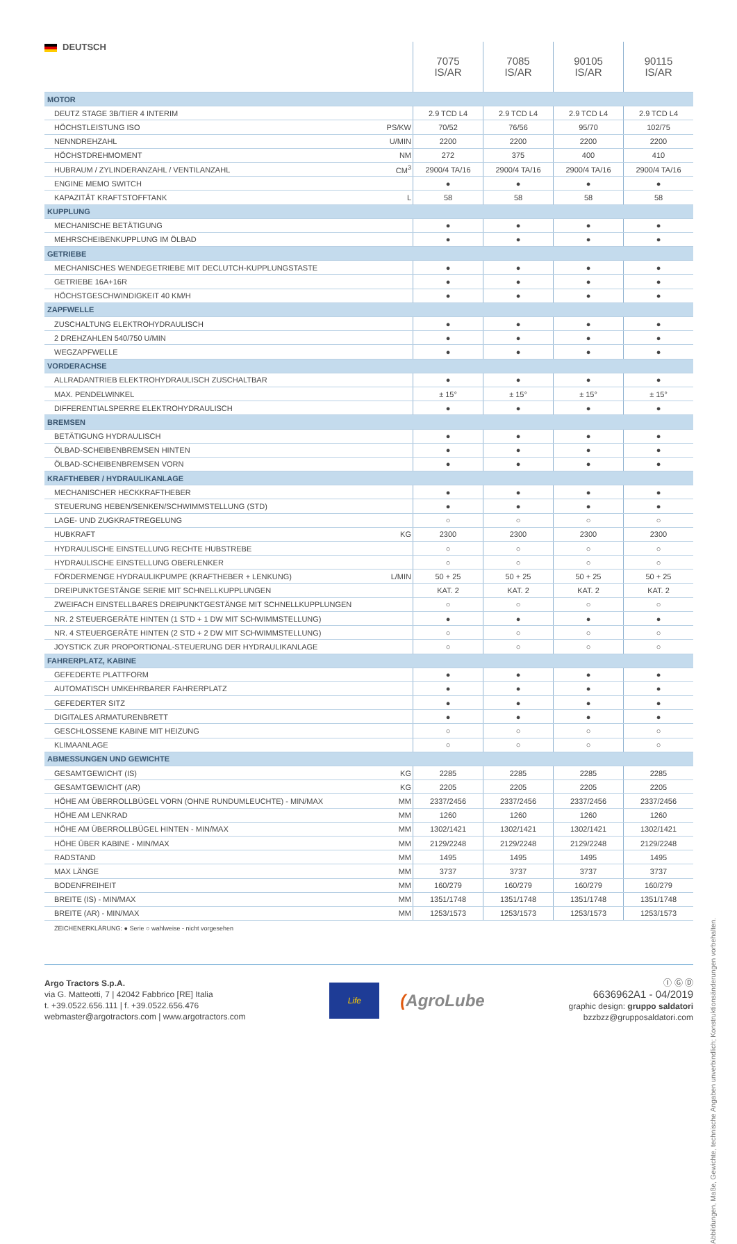| DEUTSCH | | 7075 IS/AR | 7085 IS/AR | 90105 IS/AR | 90115 IS/AR |
| --- | --- | --- | --- | --- | --- |
| MOTOR | | | | | |
| DEUTZ STAGE 3B/TIER 4 INTERIM | | 2.9 TCD L4 | 2.9 TCD L4 | 2.9 TCD L4 | 2.9 TCD L4 |
| HÖCHSTLEISTUNG ISO | PS/KW | 70/52 | 76/56 | 95/70 | 102/75 |
| NENNDREHZAHL | U/MIN | 2200 | 2200 | 2200 | 2200 |
| HÖCHSTDREHMOMENT | NM | 272 | 375 | 400 | 410 |
| HUBRAUM / ZYLINDERANZAHL / VENTILANZAHL | CM<sup>3</sup> | 2900/4 TA/16 | 2900/4 TA/16 | 2900/4 TA/16 | 2900/4 TA/16 |
| ENGINE MEMO SWITCH | | ● | ● | ● | ● |
| KAPAZITÄT KRAFTSTOFFTANK | L | 58 | 58 | 58 | 58 |
| KUPPLUNG | | | | | |
| MECHANISCHE BETÄTIGUNG | | ● | ● | ● | ● |
| MEHRSCHEIBENKUPPLUNG IM ÖLBAD | | ● | ● | ● | ● |
| GETRIEBE | | | | | |
| MECHANISCHES WENDEGETRIEBE MIT DECLUTCH-KUPPLUNGSTASTE | | ● | ● | ● | ● |
| GETRIEBE 16A+16R | | ● | ● | ● | ● |
| HÖCHSTGESCHWINDIGKEIT 40 KM/H | | ● | ● | ● | ● |
| ZAPFWELLE | | | | | |
| ZUSCHALTUNG ELEKTROHYDRAULISCH | | ● | ● | ● | ● |
| 2 DREHZAHLEN 540/750 U/MIN | | ● | ● | ● | ● |
| WEGZAPFWELLE | | ● | ● | ● | ● |
| VORDERACHSE | | | | | |
| ALLRADANTRIEB ELEKTROHYDRAULISCH ZUSCHALTBAR | | ● | ● | ● | ● |
| MAX. PENDELWINKEL | | ± 15° | ± 15° | ± 15° | ± 15° |
| DIFFERENTIALSPERRE ELEKTROHYDRAULISCH | | ● | ● | ● | ● |
| BREMSEN | | | | | |
| BETÄTIGUNG HYDRAULISCH | | ● | ● | ● | ● |
| ÖLBAD-SCHEIBENBREMSEN HINTEN | | ● | ● | ● | ● |
| ÖLBAD-SCHEIBENBREMSEN VORN | | ● | ● | ● | ● |
| KRAFTHEBER / HYDRAULIKANLAGE | | | | | |
| MECHANISCHER HECKKRAFTHEBER | | ● | ● | ● | ● |
| STEUERUNG HEBEN/SENKEN/SCHWIMMSTELLUNG (STD) | | ● | ● | ● | ● |
| LAGE- UND ZUGKRAFTREGELUNG | | ○ | ○ | ○ | ○ |
| HUBKRAFT | KG | 2300 | 2300 | 2300 | 2300 |
| HYDRAULISCHE EINSTELLUNG RECHTE HUBSTREBE | | ○ | ○ | ○ | ○ |
| HYDRAULISCHE EINSTELLUNG OBERLENKER | | ○ | ○ | ○ | ○ |
| FÖRDERMENGE HYDRAULIKPUMPE (KRAFTHEBER + LENKUNG) | L/MIN | 50 + 25 | 50 + 25 | 50 + 25 | 50 + 25 |
| DREIPUNKTGESTÄNGE SERIE MIT SCHNELLKUPPLUNGEN | | KAT. 2 | KAT. 2 | KAT. 2 | KAT. 2 |
| ZWEIFACH EINSTELLBARES DREIPUNKTGESTÄNGE MIT SCHNELLKUPPLUNGEN | | ○ | ○ | ○ | ○ |
| NR. 2 STEUERGERÄTE HINTEN (1 STD + 1 DW MIT SCHWIMMSTELLUNG) | | ● | ● | ● | ● |
| NR. 4 STEUERGERÄTE HINTEN (2 STD + 2 DW MIT SCHWIMMSTELLUNG) | | ○ | ○ | ○ | ○ |
| JOYSTICK ZUR PROPORTIONAL-STEUERUNG DER HYDRAULIKANLAGE | | ○ | ○ | ○ | ○ |
| FAHRERPLATZ, KABINE | | | | | |
| GEFEDERTE PLATTFORM | | ● | ● | ● | ● |
| AUTOMATISCH UMKEHRBARER FAHRERPLATZ | | ● | ● | ● | ● |
| GEFEDERTER SITZ | | ● | ● | ● | ● |
| DIGITALES ARMATURENBRETT | | ● | ● | ● | ● |
| GESCHLOSSENE KABINE MIT HEIZUNG | | ○ | ○ | ○ | ○ |
| KLIMAANLAGE | | ○ | ○ | ○ | ○ |
| ABMESSUNGEN UND GEWICHTE | | | | | |
| GESAMTGEWICHT (IS) | KG | 2285 | 2285 | 2285 | 2285 |
| GESAMTGEWICHT (AR) | KG | 2205 | 2205 | 2205 | 2205 |
| HÖHE AM ÜBERROLLBÜGEL VORN (OHNE RUNDUMLEUCHTE) - MIN/MAX | MM | 2337/2456 | 2337/2456 | 2337/2456 | 2337/2456 |
| HÖHE AM LENKRAD | MM | 1260 | 1260 | 1260 | 1260 |
| HÖHE AM ÜBERROLLBÜGEL HINTEN - MIN/MAX | MM | 1302/1421 | 1302/1421 | 1302/1421 | 1302/1421 |
| HÖHE ÜBER KABINE - MIN/MAX | MM | 2129/2248 | 2129/2248 | 2129/2248 | 2129/2248 |
| RADSTAND | MM | 1495 | 1495 | 1495 | 1495 |
| MAX LÄNGE | MM | 3737 | 3737 | 3737 | 3737 |
| BODENFREIHEIT | MM | 160/279 | 160/279 | 160/279 | 160/279 |
| BREITE (IS) - MIN/MAX | MM | 1351/1748 | 1351/1748 | 1351/1748 | 1351/1748 |
| BREITE (AR) - MIN/MAX | MM | 1253/1573 | 1253/1573 | 1253/1573 | 1253/1573 |
ZEICHENERKLÄRUNG: ● Serie ○ wahlweise - nicht vorgesehen
Abbildungen, Maße, Gewichte, technische Angaben unverbindlich; Konstruktionsänderungen vorbehalten.
Argo Tractors S.p.A.
via G. Matteotti, 7 | 42042 Fabbrico [RE] Italia
t. +39.0522.656.111 | f. +39.0522.656.476
webmaster@argotractors.com | www.argotractors.com
Life
(AgroLube
Ⓘ Ⓖ Ⓓ
6636962A1 - 04/2019
graphic design: gruppo saldatori
bzzbzz@grupposaldatori.com